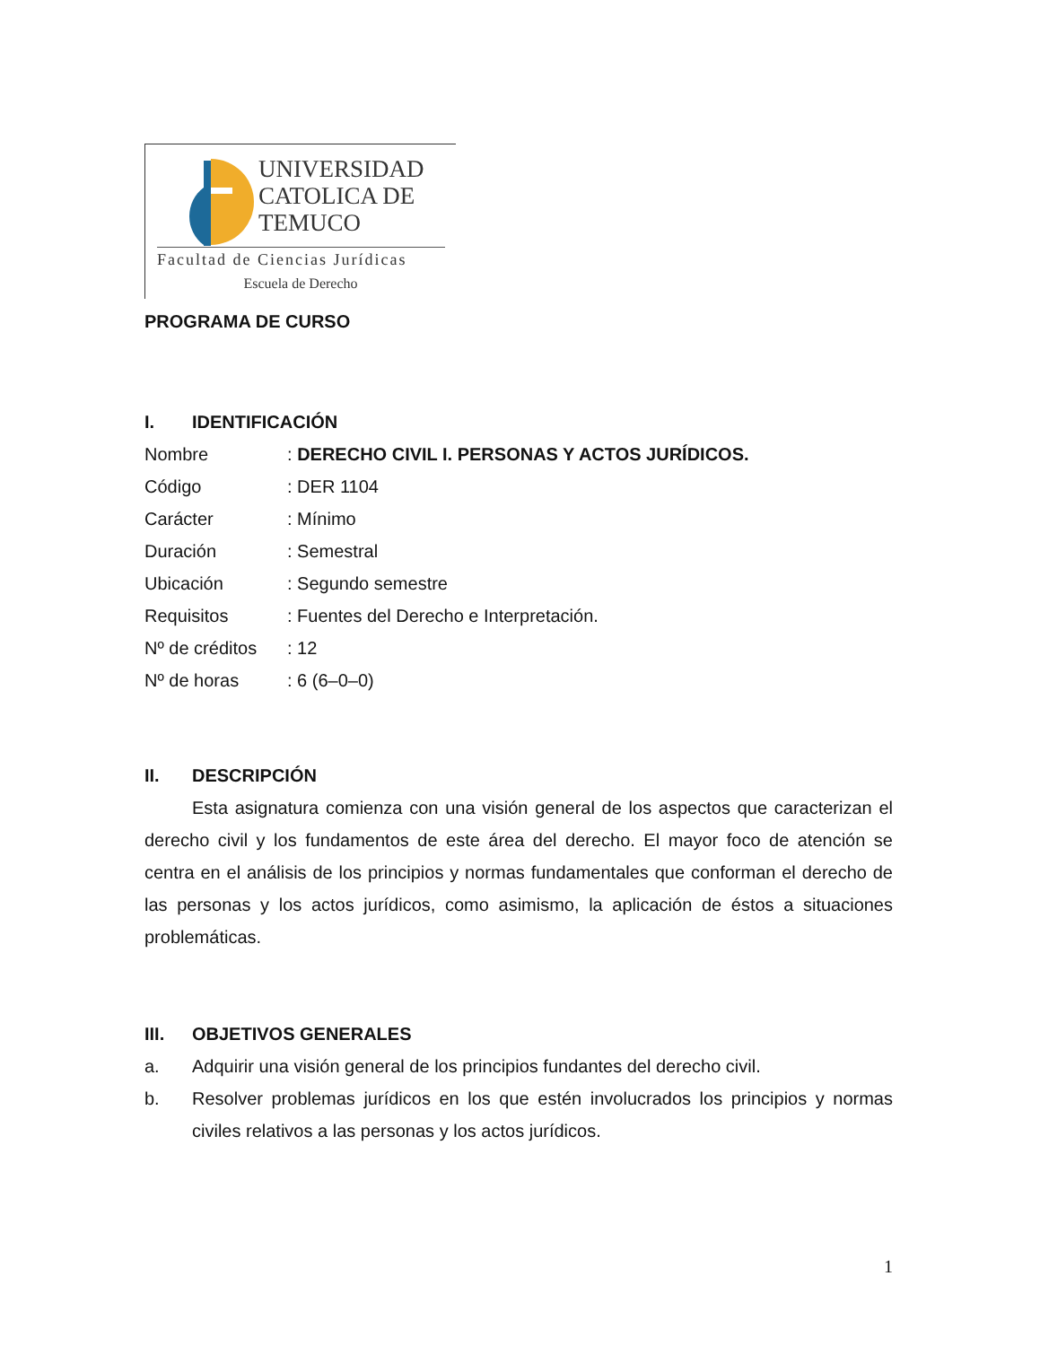UNIVERSIDAD
CATOLICA DE
TEMUCO
Facultad de Ciencias Jurídicas
Escuela de Derecho
PROGRAMA DE CURSO
I. IDENTIFICACIÓN
Nombre: DERECHO CIVIL I. PERSONAS Y ACTOS JURÍDICOS.
Código: DER 1104
Carácter: Mínimo
Duración: Semestral
Ubicación: Segundo semestre
Requisitos: Fuentes del Derecho e Interpretación.
Nº de créditos: 12
Nº de horas: 6 (6–0–0)
II. DESCRIPCIÓN
Esta asignatura comienza con una visión general de los aspectos que caracterizan el derecho civil y los fundamentos de este área del derecho. El mayor foco de atención se centra en el análisis de los principios y normas fundamentales que conforman el derecho de las personas y los actos jurídicos, como asimismo, la aplicación de éstos a situaciones problemáticas.
III. OBJETIVOS GENERALES
a.
Adquirir una visión general de los principios fundantes del derecho civil.
b.
Resolver problemas jurídicos en los que estén involucrados los principios y normas civiles relativos a las personas y los actos jurídicos.
1